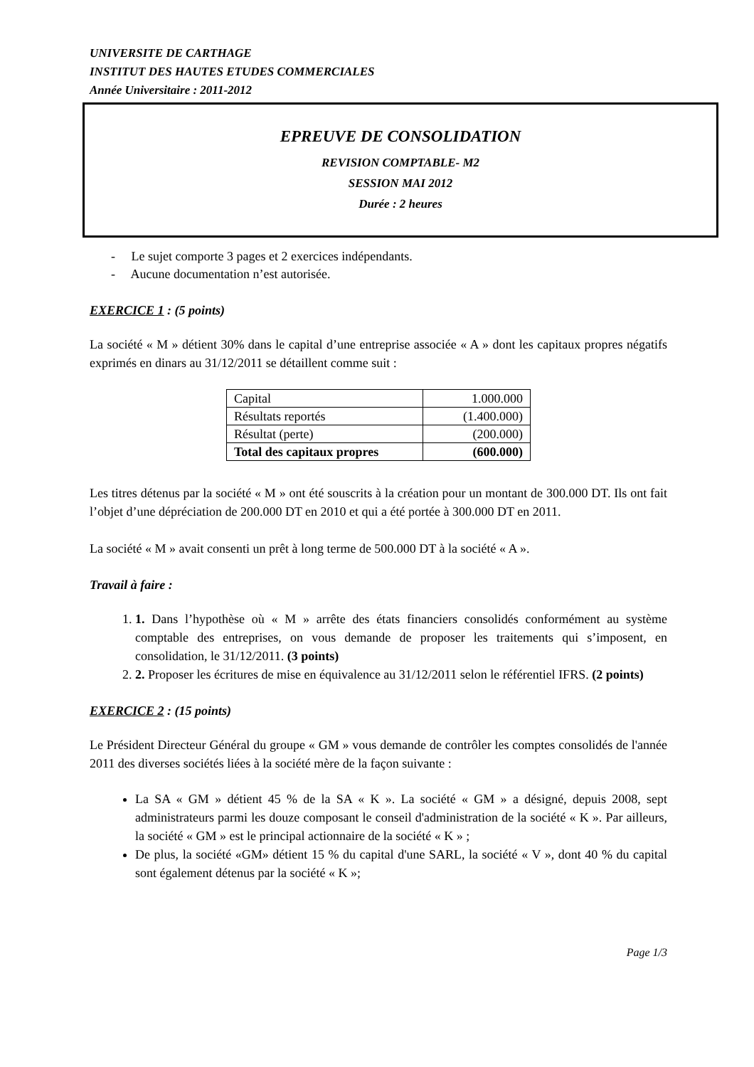UNIVERSITE DE CARTHAGE
INSTITUT DES HAUTES ETUDES COMMERCIALES
Année Universitaire : 2011-2012
EPREUVE DE CONSOLIDATION
REVISION COMPTABLE- M2
SESSION MAI 2012
Durée : 2 heures
- Le sujet comporte 3 pages et 2 exercices indépendants.
- Aucune documentation n’est autorisée.
EXERCICE 1 : (5 points)
La société « M » détient 30% dans le capital d’une entreprise associée « A » dont les capitaux propres négatifs exprimés en dinars au 31/12/2011 se détaillent comme suit :
| Capital | 1.000.000 |
| Résultats reportés | (1.400.000) |
| Résultat (perte) | (200.000) |
| Total des capitaux propres | (600.000) |
Les titres détenus par la société « M » ont été souscrits à la création pour un montant de 300.000 DT. Ils ont fait l’objet d’une dépréciation de 200.000 DT en 2010 et qui a été portée à 300.000 DT en 2011.
La société « M » avait consenti un prêt à long terme de 500.000 DT à la société « A ».
Travail à faire :
1. 1. Dans l’hypothèse où « M » arrête des états financiers consolidés conformément au système comptable des entreprises, on vous demande de proposer les traitements qui s’imposent, en consolidation, le 31/12/2011. (3 points)
2. 2. Proposer les écritures de mise en équivalence au 31/12/2011 selon le référentiel IFRS. (2 points)
EXERCICE 2 : (15 points)
Le Président Directeur Général du groupe « GM » vous demande de contrôler les comptes consolidés de l'année 2011 des diverses sociétés liées à la société mère de la façon suivante :
La SA « GM » détient 45 % de la SA « K ». La société « GM » a désigné, depuis 2008, sept administrateurs parmi les douze composant le conseil d'administration de la société « K ». Par ailleurs, la société « GM » est le principal actionnaire de la société « K » ;
De plus, la société «GM» détient 15 % du capital d'une SARL, la société « V », dont 40 % du capital sont également détenus par la société « K »;
Page 1/3